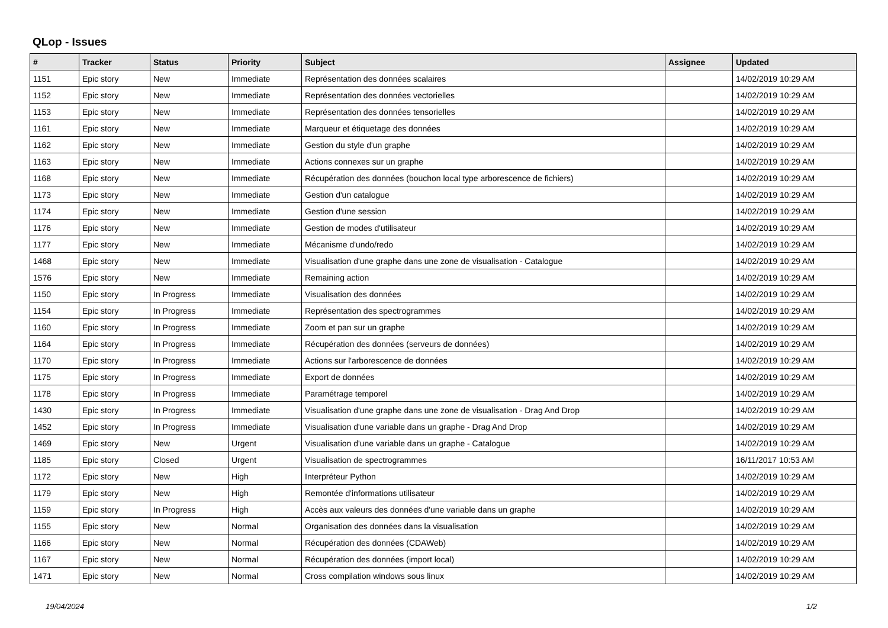QLop - Issues
| # | Tracker | Status | Priority | Subject | Assignee | Updated |
| --- | --- | --- | --- | --- | --- | --- |
| 1151 | Epic story | New | Immediate | Représentation des données scalaires | | 14/02/2019 10:29 AM |
| 1152 | Epic story | New | Immediate | Représentation des données vectorielles | | 14/02/2019 10:29 AM |
| 1153 | Epic story | New | Immediate | Représentation des données tensorielles | | 14/02/2019 10:29 AM |
| 1161 | Epic story | New | Immediate | Marqueur et étiquetage des données | | 14/02/2019 10:29 AM |
| 1162 | Epic story | New | Immediate | Gestion du style d'un graphe | | 14/02/2019 10:29 AM |
| 1163 | Epic story | New | Immediate | Actions connexes sur un graphe | | 14/02/2019 10:29 AM |
| 1168 | Epic story | New | Immediate | Récupération des données (bouchon local type arborescence de fichiers) | | 14/02/2019 10:29 AM |
| 1173 | Epic story | New | Immediate | Gestion d'un catalogue | | 14/02/2019 10:29 AM |
| 1174 | Epic story | New | Immediate | Gestion d'une session | | 14/02/2019 10:29 AM |
| 1176 | Epic story | New | Immediate | Gestion de modes d'utilisateur | | 14/02/2019 10:29 AM |
| 1177 | Epic story | New | Immediate | Mécanisme d'undo/redo | | 14/02/2019 10:29 AM |
| 1468 | Epic story | New | Immediate | Visualisation d'une graphe dans une zone de visualisation - Catalogue | | 14/02/2019 10:29 AM |
| 1576 | Epic story | New | Immediate | Remaining action | | 14/02/2019 10:29 AM |
| 1150 | Epic story | In Progress | Immediate | Visualisation des données | | 14/02/2019 10:29 AM |
| 1154 | Epic story | In Progress | Immediate | Représentation des spectrogrammes | | 14/02/2019 10:29 AM |
| 1160 | Epic story | In Progress | Immediate | Zoom et pan sur un graphe | | 14/02/2019 10:29 AM |
| 1164 | Epic story | In Progress | Immediate | Récupération des données (serveurs de données) | | 14/02/2019 10:29 AM |
| 1170 | Epic story | In Progress | Immediate | Actions sur l'arborescence de données | | 14/02/2019 10:29 AM |
| 1175 | Epic story | In Progress | Immediate | Export de données | | 14/02/2019 10:29 AM |
| 1178 | Epic story | In Progress | Immediate | Paramétrage temporel | | 14/02/2019 10:29 AM |
| 1430 | Epic story | In Progress | Immediate | Visualisation d'une graphe dans une zone de visualisation - Drag And Drop | | 14/02/2019 10:29 AM |
| 1452 | Epic story | In Progress | Immediate | Visualisation d'une variable dans un graphe - Drag And Drop | | 14/02/2019 10:29 AM |
| 1469 | Epic story | New | Urgent | Visualisation d'une variable dans un graphe - Catalogue | | 14/02/2019 10:29 AM |
| 1185 | Epic story | Closed | Urgent | Visualisation de spectrogrammes | | 16/11/2017 10:53 AM |
| 1172 | Epic story | New | High | Interpréteur Python | | 14/02/2019 10:29 AM |
| 1179 | Epic story | New | High | Remontée d'informations utilisateur | | 14/02/2019 10:29 AM |
| 1159 | Epic story | In Progress | High | Accès aux valeurs des données d'une variable dans un graphe | | 14/02/2019 10:29 AM |
| 1155 | Epic story | New | Normal | Organisation des données dans la visualisation | | 14/02/2019 10:29 AM |
| 1166 | Epic story | New | Normal | Récupération des données (CDAWeb) | | 14/02/2019 10:29 AM |
| 1167 | Epic story | New | Normal | Récupération des données (import local) | | 14/02/2019 10:29 AM |
| 1471 | Epic story | New | Normal | Cross compilation windows sous linux | | 14/02/2019 10:29 AM |
19/04/2024 1/2